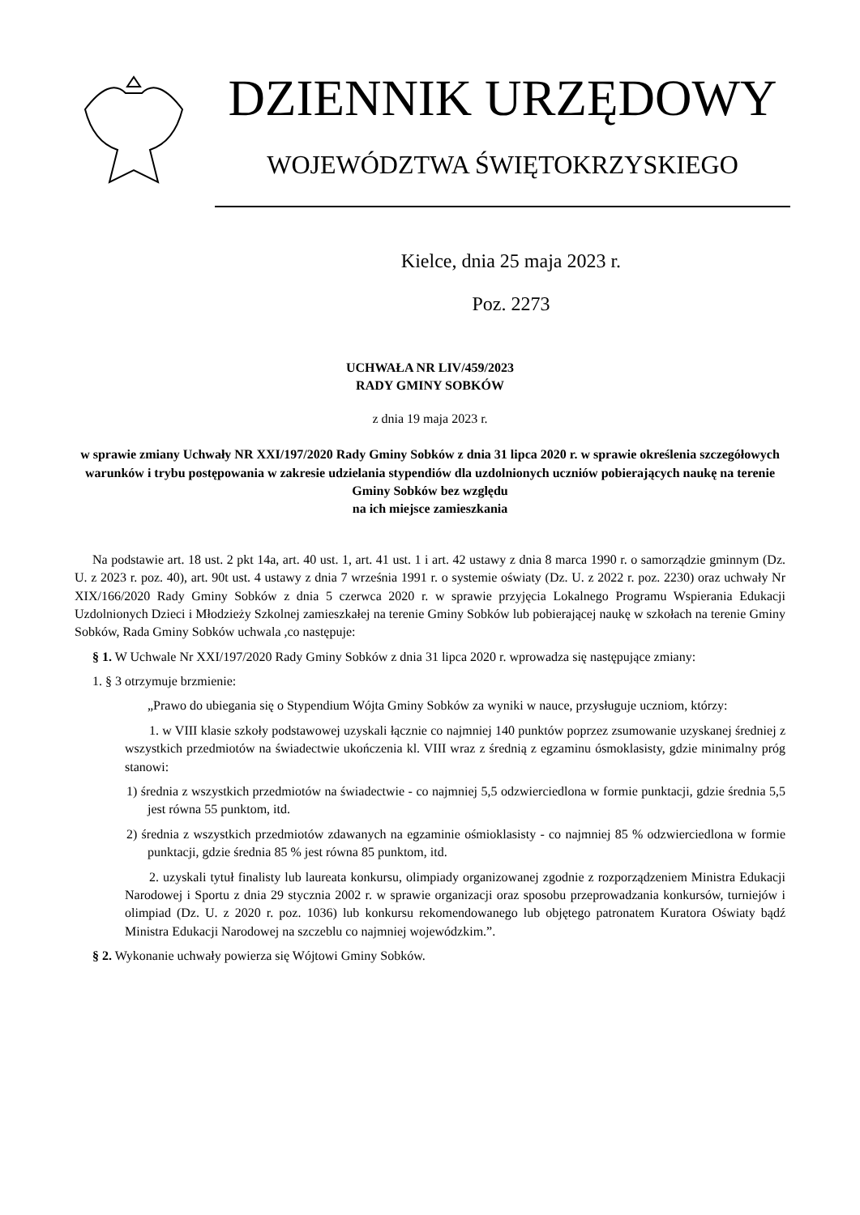DZIENNIK URZĘDOWY
WOJEWÓDZTWA ŚWIĘTOKRZYSKIEGO
Kielce, dnia 25 maja 2023 r.
Poz. 2273
UCHWAŁA NR LIV/459/2023
RADY GMINY SOBKÓW
z dnia 19 maja 2023 r.
w sprawie zmiany Uchwały NR XXI/197/2020 Rady Gminy Sobków z dnia 31 lipca 2020 r. w sprawie określenia szczegółowych warunków i trybu postępowania w zakresie udzielania stypendiów dla uzdolnionych uczniów pobierających naukę na terenie Gminy Sobków bez względu
na ich miejsce zamieszkania
Na podstawie art. 18 ust. 2 pkt 14a, art. 40 ust. 1, art. 41 ust. 1 i art. 42 ustawy z dnia 8 marca 1990 r. o samorządzie gminnym (Dz. U. z 2023 r. poz. 40), art. 90t ust. 4 ustawy z dnia 7 września 1991 r. o systemie oświaty (Dz. U. z 2022 r. poz. 2230) oraz uchwały Nr XIX/166/2020 Rady Gminy Sobków z dnia 5 czerwca 2020 r. w sprawie przyjęcia Lokalnego Programu Wspierania Edukacji Uzdolnionych Dzieci i Młodzieży Szkolnej zamieszkałej na terenie Gminy Sobków lub pobierającej naukę w szkołach na terenie Gminy Sobków, Rada Gminy Sobków uchwala ,co następuje:
§ 1. W Uchwale Nr XXI/197/2020 Rady Gminy Sobków z dnia 31 lipca 2020 r. wprowadza się następujące zmiany:
1. § 3 otrzymuje brzmienie:
„Prawo do ubiegania się o Stypendium Wójta Gminy Sobków za wyniki w nauce, przysługuje uczniom, którzy:
1. w VIII klasie szkoły podstawowej uzyskali łącznie co najmniej 140 punktów poprzez zsumowanie uzyskanej średniej z wszystkich przedmiotów na świadectwie ukończenia kl. VIII wraz z średnią z egzaminu ósmoklasisty, gdzie minimalny próg stanowi:
1) średnia z wszystkich przedmiotów na świadectwie - co najmniej 5,5 odzwierciedlona w formie punktacji, gdzie średnia 5,5 jest równa 55 punktom, itd.
2) średnia z wszystkich przedmiotów zdawanych na egzaminie ośmioklasisty - co najmniej 85 % odzwierciedlona w formie punktacji, gdzie średnia 85 % jest równa 85 punktom, itd.
2. uzyskali tytuł finalisty lub laureata konkursu, olimpiady organizowanej zgodnie z rozporządzeniem Ministra Edukacji Narodowej i Sportu z dnia 29 stycznia 2002 r. w sprawie organizacji oraz sposobu przeprowadzania konkursów, turniejów i olimpiad (Dz. U. z 2020 r. poz. 1036) lub konkursu rekomendowanego lub objętego patronatem Kuratora Oświaty bądź Ministra Edukacji Narodowej na szczeblu co najmniej wojewódzkim.”.
§ 2. Wykonanie uchwały powierza się Wójtowi Gminy Sobków.